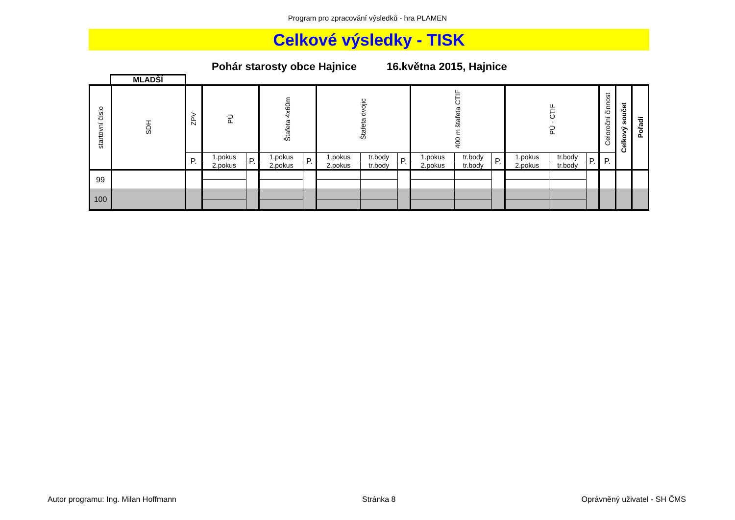Program pro zpracování výsledků - hra PLAMEN
Celkové výsledky - TISK
Pohár starosty obce Hajnice 16.května 2015, Hajnice
MLADŠÍ
| startovní číslo | SDH | ZPV | PÚ | | Štafeta 4x60m | | Štafeta dvojic | | | 400 m štafeta CTIF | | | PÚ - CTIF | | | Celoroční činnost | Celkový součet | Pořadí |
| --- | --- | --- | --- | --- | --- | --- | --- | --- | --- | --- | --- | --- | --- | --- | --- | --- | --- | --- |
| | | P. | 1.pokus | P. | 1.pokus | P. | 1.pokus | tr.body | P. | 1.pokus | tr.body | P. | 1.pokus | tr.body | P. | P. | | |
| | | | 2.pokus | | 2.pokus | | 2.pokus | tr.body | | 2.pokus | tr.body | | 2.pokus | tr.body | | | | |
| 99 | | | | | | | | | | | | | | | | | | |
| 100 | | | | | | | | | | | | | | | | | | |
Autor programu: Ing. Milan Hoffmann Stránka 8 Oprávněný uživatel - SH ČMS